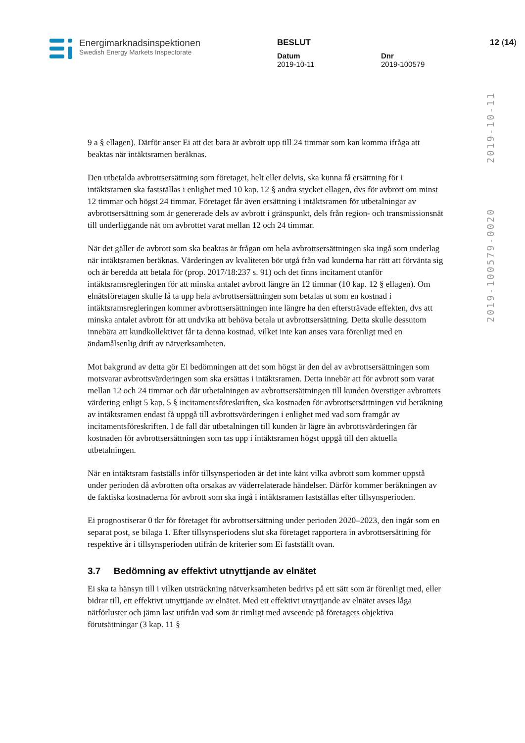Energimarknadsinspektionen
Swedish Energy Markets Inspectorate
BESLUT
Datum
2019-10-11
Dnr
2019-100579
12 (14)
2019-10-11
2019-100579-0020
9 a § ellagen). Därför anser Ei att det bara är avbrott upp till 24 timmar som kan komma ifråga att beaktas när intäktsramen beräknas.
Den utbetalda avbrottsersättning som företaget, helt eller delvis, ska kunna få ersättning för i intäktsramen ska fastställas i enlighet med 10 kap. 12 § andra stycket ellagen, dvs för avbrott om minst 12 timmar och högst 24 timmar. Företaget får även ersättning i intäktsramen för utbetalningar av avbrottsersättning som är genererade dels av avbrott i gränspunkt, dels från region- och transmissionsnät till underliggande nät om avbrottet varat mellan 12 och 24 timmar.
När det gäller de avbrott som ska beaktas är frågan om hela avbrottsersättningen ska ingå som underlag när intäktsramen beräknas. Värderingen av kvaliteten bör utgå från vad kunderna har rätt att förvänta sig och är beredda att betala för (prop. 2017/18:237 s. 91) och det finns incitament utanför intäktsramsregleringen för att minska antalet avbrott längre än 12 timmar (10 kap. 12 § ellagen). Om elnätsföretagen skulle få ta upp hela avbrottsersättningen som betalas ut som en kostnad i intäktsramsregleringen kommer avbrottsersättningen inte längre ha den eftersträvade effekten, dvs att minska antalet avbrott för att undvika att behöva betala ut avbrottsersättning. Detta skulle dessutom innebära att kundkollektivet får ta denna kostnad, vilket inte kan anses vara förenligt med en ändamålsenlig drift av nätverksamheten.
Mot bakgrund av detta gör Ei bedömningen att det som högst är den del av avbrottsersättningen som motsvarar avbrottsvärderingen som ska ersättas i intäktsramen. Detta innebär att för avbrott som varat mellan 12 och 24 timmar och där utbetalningen av avbrottsersättningen till kunden överstiger avbrottets värdering enligt 5 kap. 5 § incitamentsföreskriften, ska kostnaden för avbrottsersättningen vid beräkning av intäktsramen endast få uppgå till avbrottsvärderingen i enlighet med vad som framgår av incitamentsföreskriften. I de fall där utbetalningen till kunden är lägre än avbrottsvärderingen får kostnaden för avbrottsersättningen som tas upp i intäktsramen högst uppgå till den aktuella utbetalningen.
När en intäktsram fastställs inför tillsynsperioden är det inte känt vilka avbrott som kommer uppstå under perioden då avbrotten ofta orsakas av väderrelaterade händelser. Därför kommer beräkningen av de faktiska kostnaderna för avbrott som ska ingå i intäktsramen fastställas efter tillsynsperioden.
Ei prognostiserar 0 tkr för företaget för avbrottsersättning under perioden 2020–2023, den ingår som en separat post, se bilaga 1. Efter tillsynsperiodens slut ska företaget rapportera in avbrottsersättning för respektive år i tillsynsperioden utifrån de kriterier som Ei fastställt ovan.
3.7 Bedömning av effektivt utnyttjande av elnätet
Ei ska ta hänsyn till i vilken utsträckning nätverksamheten bedrivs på ett sätt som är förenligt med, eller bidrar till, ett effektivt utnyttjande av elnätet. Med ett effektivt utnyttjande av elnätet avses låga nätförluster och jämn last utifrån vad som är rimligt med avseende på företagets objektiva förutsättningar (3 kap. 11 §